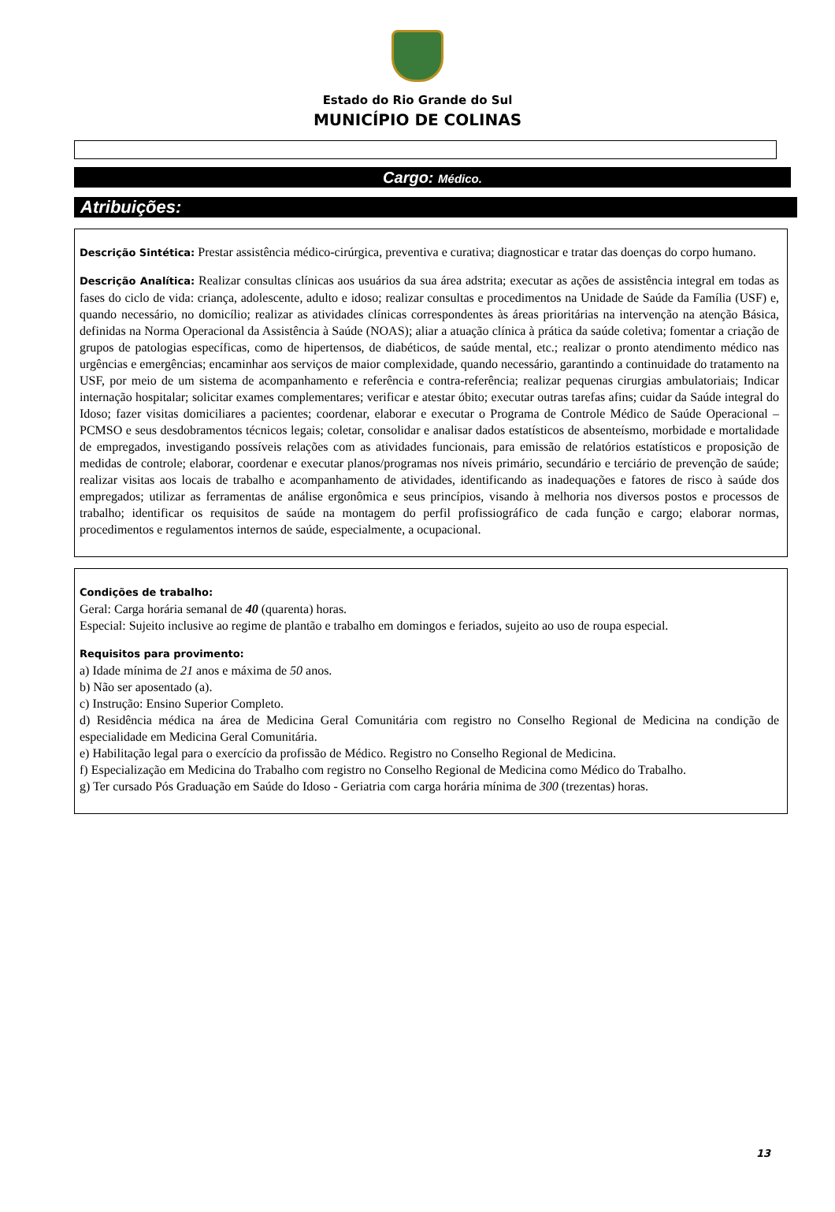Estado do Rio Grande do Sul
MUNICÍPIO DE COLINAS
Cargo: Médico.
Atribuições:
Descrição Sintética: Prestar assistência médico-cirúrgica, preventiva e curativa; diagnosticar e tratar das doenças do corpo humano.
Descrição Analítica: Realizar consultas clínicas aos usuários da sua área adstrita; executar as ações de assistência integral em todas as fases do ciclo de vida: criança, adolescente, adulto e idoso; realizar consultas e procedimentos na Unidade de Saúde da Família (USF) e, quando necessário, no domicílio; realizar as atividades clínicas correspondentes às áreas prioritárias na intervenção na atenção Básica, definidas na Norma Operacional da Assistência à Saúde (NOAS); aliar a atuação clínica à prática da saúde coletiva; fomentar a criação de grupos de patologias específicas, como de hipertensos, de diabéticos, de saúde mental, etc.; realizar o pronto atendimento médico nas urgências e emergências; encaminhar aos serviços de maior complexidade, quando necessário, garantindo a continuidade do tratamento na USF, por meio de um sistema de acompanhamento e referência e contra-referência; realizar pequenas cirurgias ambulatoriais; Indicar internação hospitalar; solicitar exames complementares; verificar e atestar óbito; executar outras tarefas afins; cuidar da Saúde integral do Idoso; fazer visitas domiciliares a pacientes; coordenar, elaborar e executar o Programa de Controle Médico de Saúde Operacional – PCMSO e seus desdobramentos técnicos legais; coletar, consolidar e analisar dados estatísticos de absenteísmo, morbidade e mortalidade de empregados, investigando possíveis relações com as atividades funcionais, para emissão de relatórios estatísticos e proposição de medidas de controle; elaborar, coordenar e executar planos/programas nos níveis primário, secundário e terciário de prevenção de saúde; realizar visitas aos locais de trabalho e acompanhamento de atividades, identificando as inadequações e fatores de risco à saúde dos empregados; utilizar as ferramentas de análise ergonômica e seus princípios, visando à melhoria nos diversos postos e processos de trabalho; identificar os requisitos de saúde na montagem do perfil profissiográfico de cada função e cargo; elaborar normas, procedimentos e regulamentos internos de saúde, especialmente, a ocupacional.
Condições de trabalho:
Geral: Carga horária semanal de 40 (quarenta) horas.
Especial: Sujeito inclusive ao regime de plantão e trabalho em domingos e feriados, sujeito ao uso de roupa especial.
Requisitos para provimento:
a) Idade mínima de 21 anos e máxima de 50 anos.
b) Não ser aposentado (a).
c) Instrução: Ensino Superior Completo.
d) Residência médica na área de Medicina Geral Comunitária com registro no Conselho Regional de Medicina na condição de especialidade em Medicina Geral Comunitária.
e) Habilitação legal para o exercício da profissão de Médico. Registro no Conselho Regional de Medicina.
f) Especialização em Medicina do Trabalho com registro no Conselho Regional de Medicina como Médico do Trabalho.
g) Ter cursado Pós Graduação em Saúde do Idoso - Geriatria com carga horária mínima de 300 (trezentas) horas.
13